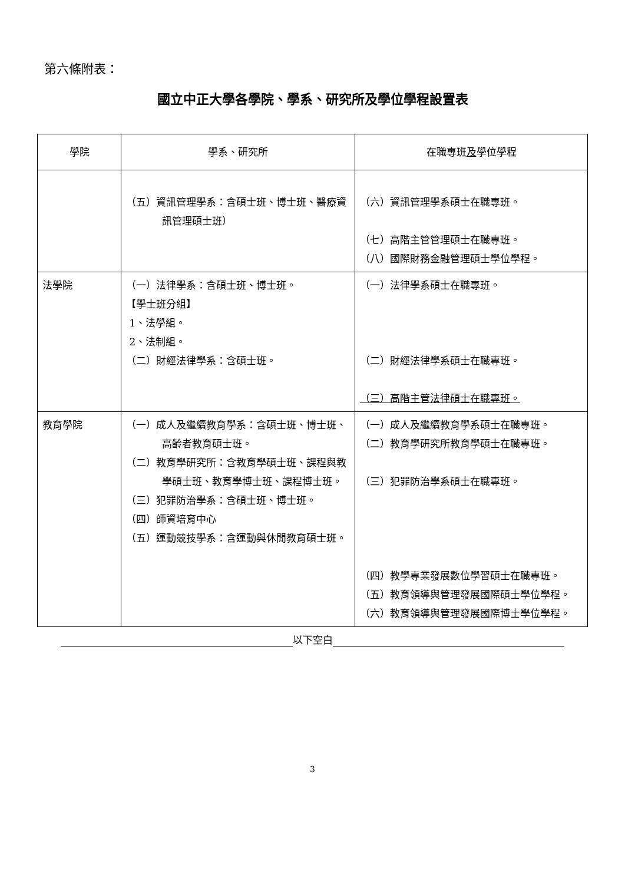第六條附表：
國立中正大學各學院、學系、研究所及學位學程設置表
| 學院 | 學系、研究所 | 在職專班 及 學位學程 |
| --- | --- | --- |
| | （五）資訊管理學系：含碩士班、博士班、醫療資訊管理碩士班） | （六）資訊管理學系碩士在職專班。 （七）高階主管管理碩士在職專班。 （八）國際財務金融管理碩士學位學程。 |
| 法學院 | （一）法律學系：含碩士班、博士班。 【學士班分組】 1、法學組。 2、法制組。 （二）財經法律學系：含碩士班。 | （一）法律學系碩士在職專班。 （二）財經法律學系碩士在職專班。 （三）高階主管法律碩士在職專班。 |
| 教育學院 | （一）成人及繼續教育學系：含碩士班、博士班、高齡者教育碩士班。 （二）教育學研究所：含教育學碩士班、課程與教學碩士班、教育學博士班、課程博士班。 （三）犯罪防治學系：含碩士班、博士班。 （四）師資培育中心 （五）運動競技學系：含運動與休閒教育碩士班。 | （一）成人及繼續教育學系碩士在職專班。 （二）教育學研究所教育學碩士在職專班。 （三）犯罪防治學系碩士在職專班。 （四）教學專業發展數位學習碩士在職專班。 （五）教育領導與管理發展國際碩士學位學程。 （六）教育領導與管理發展國際博士學位學程。 |
以下空白
3